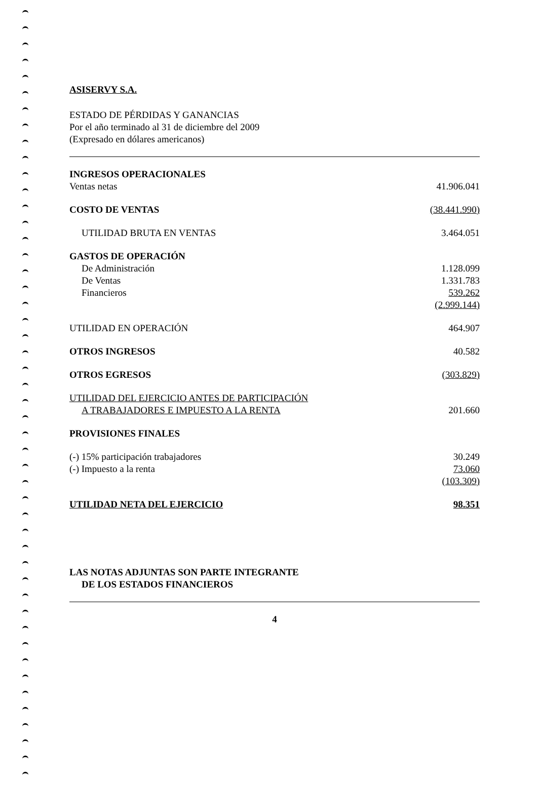ASISERVY S.A.
ESTADO DE PÉRDIDAS Y GANANCIAS
Por el año terminado al 31 de diciembre del 2009
(Expresado en dólares americanos)
| INGRESOS OPERACIONALES | |
| Ventas netas | 41.906.041 |
| COSTO DE VENTAS | (38.441.990) |
| UTILIDAD BRUTA EN VENTAS | 3.464.051 |
| GASTOS DE OPERACIÓN | |
| De Administración | 1.128.099 |
| De Ventas | 1.331.783 |
| Financieros | 539.262 |
| | (2.999.144) |
| UTILIDAD EN OPERACIÓN | 464.907 |
| OTROS INGRESOS | 40.582 |
| OTROS EGRESOS | (303.829) |
| UTILIDAD DEL EJERCICIO ANTES DE PARTICIPACIÓN A TRABAJADORES E IMPUESTO A LA RENTA | 201.660 |
| PROVISIONES FINALES | |
| (-) 15% participación trabajadores | 30.249 |
| (-) Impuesto a la renta | 73.060 |
| | (103.309) |
| UTILIDAD NETA DEL EJERCICIO | 98.351 |
LAS NOTAS ADJUNTAS SON PARTE INTEGRANTE
DE LOS ESTADOS FINANCIEROS
4